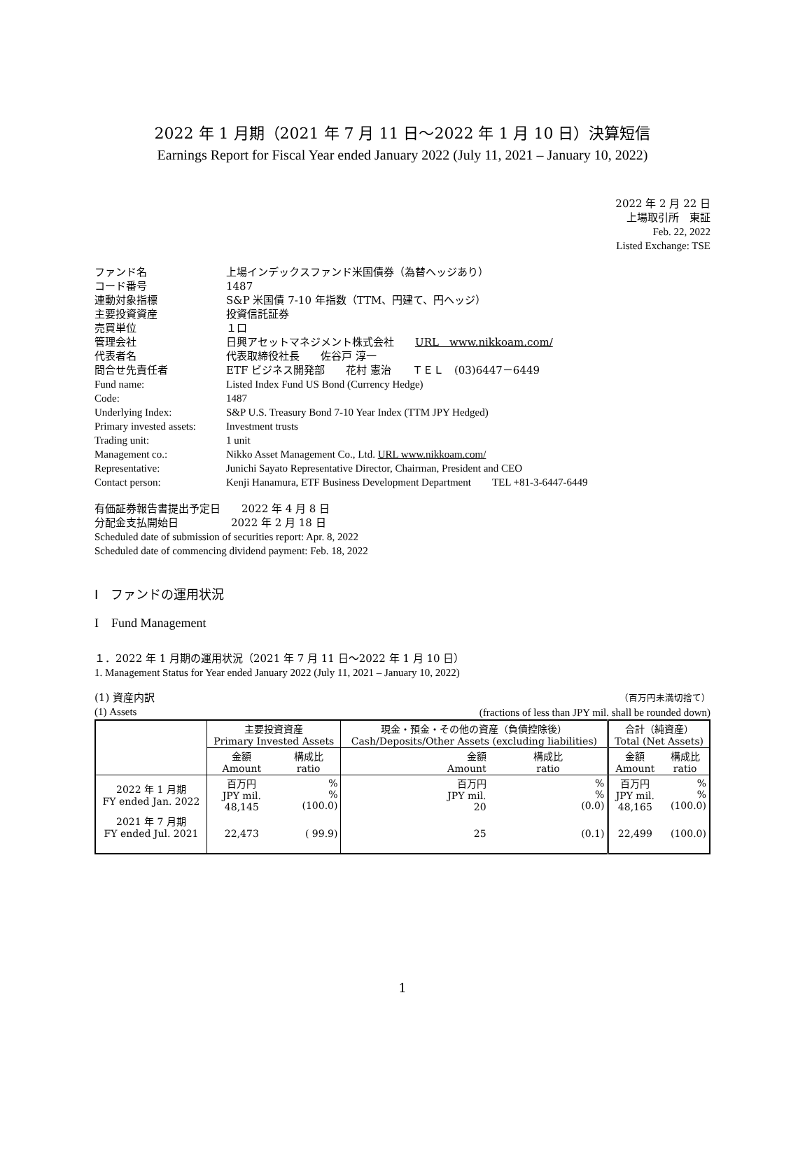2022 年 1 月期（2021 年 7 月 11 日～2022 年 1 月 10 日）決算短信
Earnings Report for Fiscal Year ended January 2022 (July 11, 2021 – January 10, 2022)
2022 年 2 月 22 日
上場取引所　東証
Feb. 22, 2022
Listed Exchange: TSE
| ファンド名 | 上場インデックスファンド米国債券（為替ヘッジあり） |
| コード番号 | 1487 |
| 連動対象指標 | S&P 米国債 7-10 年指数（TTM、円建て、円ヘッジ） |
| 主要投資資産 | 投資信託証券 |
| 売買単位 | １口 |
| 管理会社 | 日興アセットマネジメント株式会社 URL www.nikkoam.com/ |
| 代表者名 | 代表取締役社長 佐谷戸 淳一 |
| 問合せ先責任者 | ETF ビジネス開発部 花村 憲治 ＴＥＬ (03)6447－6449 |
| Fund name: | Listed Index Fund US Bond (Currency Hedge) |
| Code: | 1487 |
| Underlying Index: | S&P U.S. Treasury Bond 7-10 Year Index (TTM JPY Hedged) |
| Primary invested assets: | Investment trusts |
| Trading unit: | 1 unit |
| Management co.: | Nikko Asset Management Co., Ltd. URL www.nikkoam.com/ |
| Representative: | Junichi Sayato Representative Director, Chairman, President and CEO |
| Contact person: | Kenji Hanamura, ETF Business Development Department TEL +81-3-6447-6449 |
有価証券報告書提出予定日　　2022 年 4 月 8 日
分配金支払開始日　　　　　2022 年 2 月 18 日
Scheduled date of submission of securities report: Apr. 8, 2022
Scheduled date of commencing dividend payment: Feb. 18, 2022
Ⅰ　ファンドの運用状況
I　Fund Management
１．2022 年 1 月期の運用状況（2021 年 7 月 11 日～2022 年 1 月 10 日）
1. Management Status for Year ended January 2022 (July 11, 2021 – January 10, 2022)
(1) 資産内訳
(1) Assets （百万円未満切捨て）
(fractions of less than JPY mil. shall be rounded down)
| | 主要投資資産 Primary Invested Assets | | 現金・預金・その他の資産（負債控除後） Cash/Deposits/Other Assets (excluding liabilities) | | 合計（純資産） Total (Net Assets) | |
| | 金額 Amount | 構成比 ratio | 金額 Amount | 構成比 ratio | 金額 Amount | 構成比 ratio |
| 2022 年 1 月期 FY ended Jan. 2022 | 百万円 JPY mil. 48,145 | % % (100.0) | 百万円 JPY mil. 20 | % % (0.0) | 百万円 JPY mil. 48,165 | % % (100.0) |
| 2021 年 7 月期 FY ended Jul. 2021 | 22,473 | ( 99.9) | 25 | (0.1) | 22,499 | (100.0) |
1